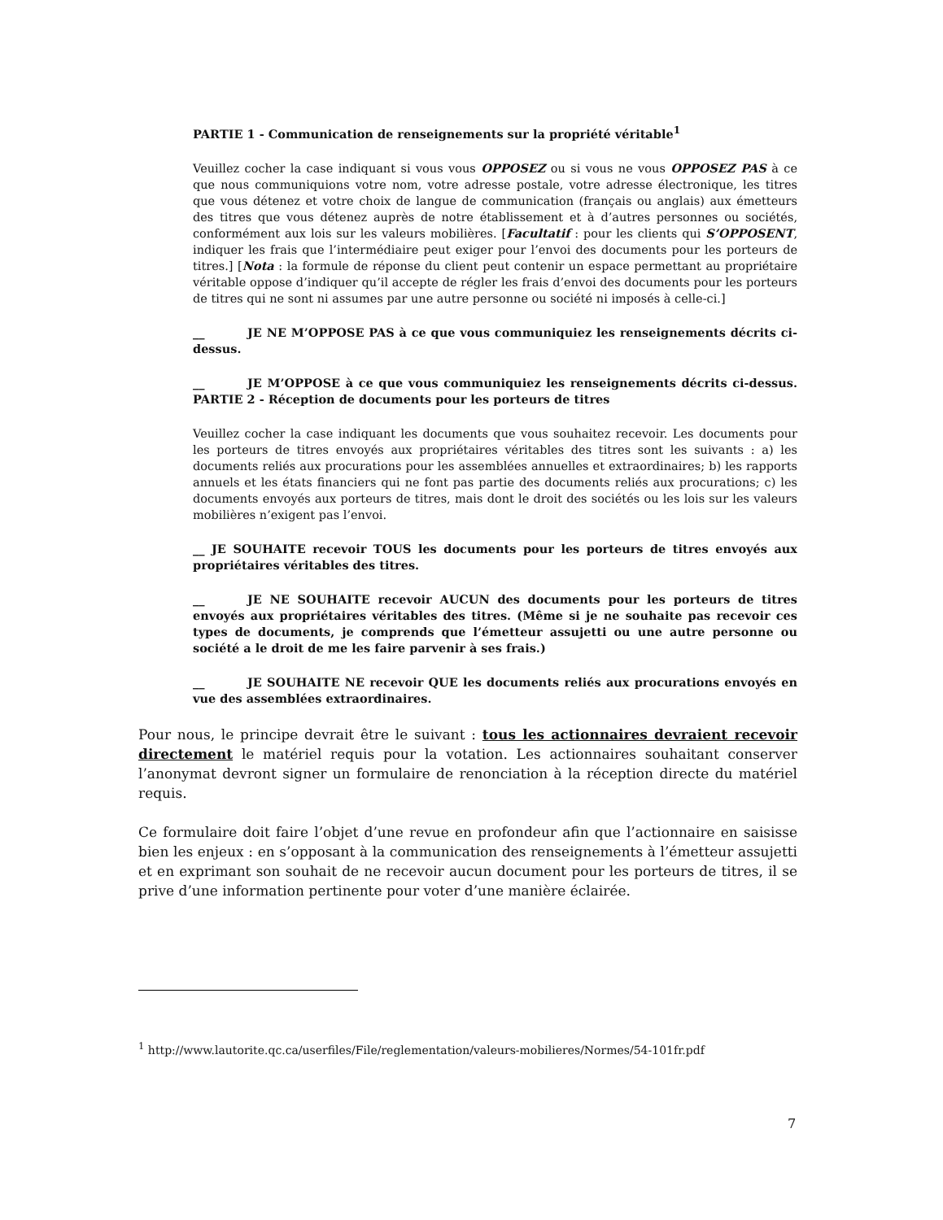PARTIE 1 - Communication de renseignements sur la propriété véritable<sup>1</sup>
Veuillez cocher la case indiquant si vous vous OPPOSEZ ou si vous ne vous OPPOSEZ PAS à ce que nous communiquions votre nom, votre adresse postale, votre adresse électronique, les titres que vous détenez et votre choix de langue de communication (français ou anglais) aux émetteurs des titres que vous détenez auprès de notre établissement et à d’autres personnes ou sociétés, conformément aux lois sur les valeurs mobilières. [Facultatif : pour les clients qui S’OPPOSENT, indiquer les frais que l’intermédiaire peut exiger pour l’envoi des documents pour les porteurs de titres.] [Nota : la formule de réponse du client peut contenir un espace permettant au propriétaire véritable oppose d’indiquer qu’il accepte de régler les frais d’envoi des documents pour les porteurs de titres qui ne sont ni assumes par une autre personne ou société ni imposés à celle-ci.]
__ JE NE M’OPPOSE PAS à ce que vous communiquiez les renseignements décrits ci-dessus.
__ JE M’OPPOSE à ce que vous communiquiez les renseignements décrits ci-dessus. PARTIE 2 - Réception de documents pour les porteurs de titres
Veuillez cocher la case indiquant les documents que vous souhaitez recevoir. Les documents pour les porteurs de titres envoyés aux propriétaires véritables des titres sont les suivants : a) les documents reliés aux procurations pour les assemblées annuelles et extraordinaires; b) les rapports annuels et les états financiers qui ne font pas partie des documents reliés aux procurations; c) les documents envoyés aux porteurs de titres, mais dont le droit des sociétés ou les lois sur les valeurs mobilières n’exigent pas l’envoi.
__ JE SOUHAITE recevoir TOUS les documents pour les porteurs de titres envoyés aux propriétaires véritables des titres.
__ JE NE SOUHAITE recevoir AUCUN des documents pour les porteurs de titres envoyés aux propriétaires véritables des titres. (Même si je ne souhaite pas recevoir ces types de documents, je comprends que l’émetteur assujetti ou une autre personne ou société a le droit de me les faire parvenir à ses frais.)
__ JE SOUHAITE NE recevoir QUE les documents reliés aux procurations envoyés en vue des assemblées extraordinaires.
Pour nous, le principe devrait être le suivant : tous les actionnaires devraient recevoir directement le matériel requis pour la votation. Les actionnaires souhaitant conserver l’anonymat devront signer un formulaire de renonciation à la réception directe du matériel requis.
Ce formulaire doit faire l’objet d’une revue en profondeur afin que l’actionnaire en saisisse bien les enjeux : en s’opposant à la communication des renseignements à l’émetteur assujetti et en exprimant son souhait de ne recevoir aucun document pour les porteurs de titres, il se prive d’une information pertinente pour voter d’une manière éclairée.
<sup>1</sup> http://www.lautorite.qc.ca/userfiles/File/reglementation/valeurs-mobilieres/Normes/54-101fr.pdf
7